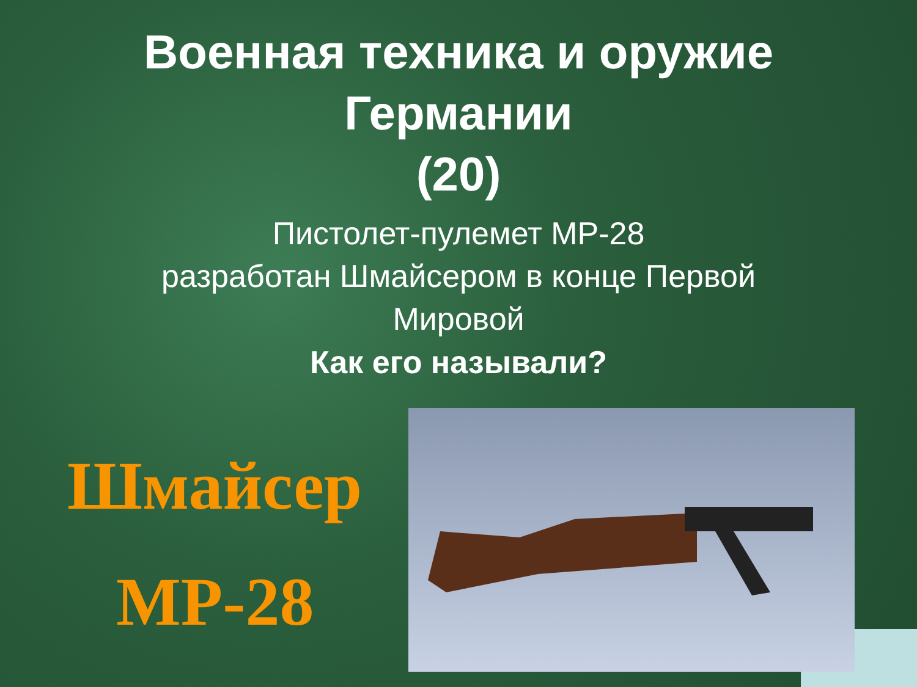Военная техника и оружие
Германии
(20)
Пистолет-пулемет МР-28
разработан Шмайсером в конце Первой
Мировой
Как его называли?
Шмайсер
МР-28